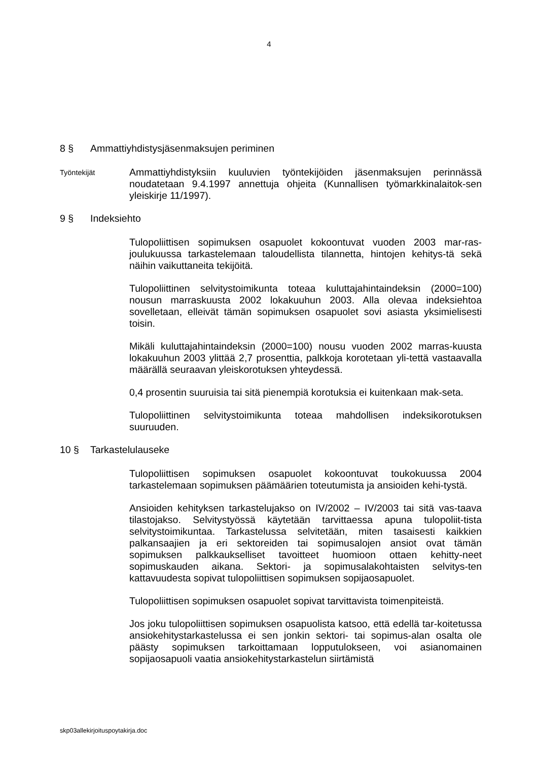4
8 § Ammattiyhdistysjäsenmaksujen periminen
Työntekijät
Ammattiyhdistyksiin kuuluvien työntekijöiden jäsenmaksujen perinnässä noudatetaan 9.4.1997 annettuja ohjeita (Kunnallisen työmarkkinalaitok-sen yleiskirje 11/1997).
9 § Indeksiehto
Tulopoliittisen sopimuksen osapuolet kokoontuvat vuoden 2003 mar-ras-joulukuussa tarkastelemaan taloudellista tilannetta, hintojen kehitys-tä sekä näihin vaikuttaneita tekijöitä.
Tulopoliittinen selvitystoimikunta toteaa kuluttajahintaindeksin (2000=100) nousun marraskuusta 2002 lokakuuhun 2003. Alla olevaa indeksiehtoa sovelletaan, elleivät tämän sopimuksen osapuolet sovi asiasta yksimielisesti toisin.
Mikäli kuluttajahintaindeksin (2000=100) nousu vuoden 2002 marras-kuusta lokakuuhun 2003 ylittää 2,7 prosenttia, palkkoja korotetaan yli-tettä vastaavalla määrällä seuraavan yleiskorotuksen yhteydessä.
0,4 prosentin suuruisia tai sitä pienempiä korotuksia ei kuitenkaan mak-seta.
Tulopoliittinen selvitystoimikunta toteaa mahdollisen indeksikorotuksen suuruuden.
10 § Tarkastelulauseke
Tulopoliittisen sopimuksen osapuolet kokoontuvat toukokuussa 2004 tarkastelemaan sopimuksen päämäärien toteutumista ja ansioiden kehi-tystä.
Ansioiden kehityksen tarkastelujakso on IV/2002 – IV/2003 tai sitä vas-taava tilastojakso. Selvitystyössä käytetään tarvittaessa apuna tulopoliit-tista selvitystoimikuntaa. Tarkastelussa selvitetään, miten tasaisesti kaikkien palkansaajien ja eri sektoreiden tai sopimusalojen ansiot ovat tämän sopimuksen palkkaukselliset tavoitteet huomioon ottaen kehitty-neet sopimuskauden aikana. Sektori- ja sopimusalakohtaisten selvitys-ten kattavuudesta sopivat tulopoliittisen sopimuksen sopijaosapuolet.
Tulopoliittisen sopimuksen osapuolet sopivat tarvittavista toimenpiteistä.
Jos joku tulopoliittisen sopimuksen osapuolista katsoo, että edellä tar-koitetussa ansiokehitystarkastelussa ei sen jonkin sektori- tai sopimus-alan osalta ole päästy sopimuksen tarkoittamaan lopputulokseen, voi asianomainen sopijaosapuoli vaatia ansiokehitystarkastelun siirtämistä
skp03allekirjoituspoytakirja.doc